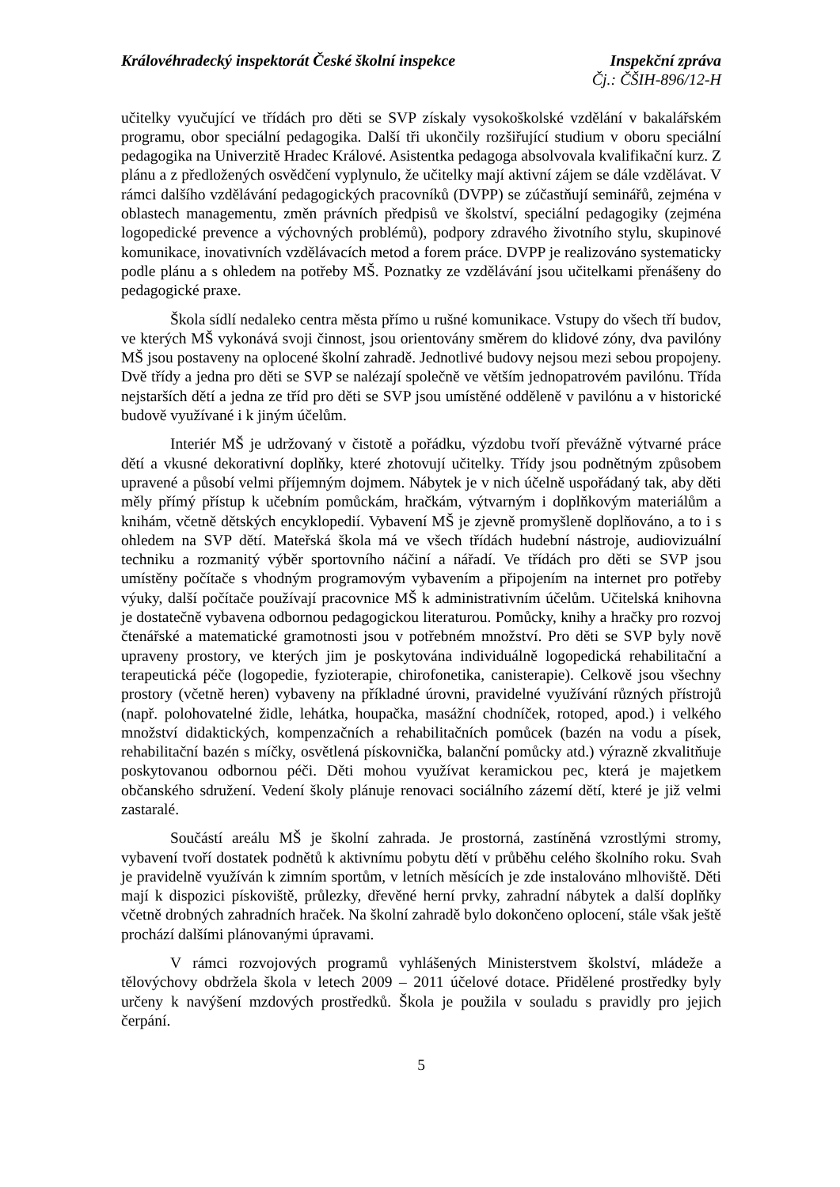Královéhradecký inspektorát České školní inspekce
Inspekční zpráva
Čj.: ČŠIH-896/12-H
učitelky vyučující ve třídách pro děti se SVP získaly vysokoškolské vzdělání v bakalářském programu, obor speciální pedagogika. Další tři ukončily rozšiřující studium v oboru speciální pedagogika na Univerzitě Hradec Králové. Asistentka pedagoga absolvovala kvalifikační kurz. Z plánu a z předložených osvědčení vyplynulo, že učitelky mají aktivní zájem se dále vzdělávat. V rámci dalšího vzdělávání pedagogických pracovníků (DVPP) se zúčastňují seminářů, zejména v oblastech managementu, změn právních předpisů ve školství, speciální pedagogiky (zejména logopedické prevence a výchovných problémů), podpory zdravého životního stylu, skupinové komunikace, inovativních vzdělávacích metod a forem práce. DVPP je realizováno systematicky podle plánu a s ohledem na potřeby MŠ. Poznatky ze vzdělávání jsou učitelkami přenášeny do pedagogické praxe.
Škola sídlí nedaleko centra města přímo u rušné komunikace. Vstupy do všech tří budov, ve kterých MŠ vykonává svoji činnost, jsou orientovány směrem do klidové zóny, dva pavilóny MŠ jsou postaveny na oplocené školní zahradě. Jednotlivé budovy nejsou mezi sebou propojeny. Dvě třídy a jedna pro děti se SVP se nalézají společně ve větším jednopatrovém pavilónu. Třída nejstarších dětí a jedna ze tříd pro děti se SVP jsou umístěné odděleně v pavilónu a v historické budově využívané i k jiným účelům.
Interiér MŠ je udržovaný v čistotě a pořádku, výzdobu tvoří převážně výtvarné práce dětí a vkusné dekorativní doplňky, které zhotovují učitelky. Třídy jsou podnětným způsobem upravené a působí velmi příjemným dojmem. Nábytek je v nich účelně uspořádaný tak, aby děti měly přímý přístup k učebním pomůckám, hračkám, výtvarným i doplňkovým materiálům a knihám, včetně dětských encyklopedií. Vybavení MŠ je zjevně promyšleně doplňováno, a to i s ohledem na SVP dětí. Mateřská škola má ve všech třídách hudební nástroje, audiovizuální techniku a rozmanitý výběr sportovního náčiní a nářadí. Ve třídách pro děti se SVP jsou umístěny počítače s vhodným programovým vybavením a připojením na internet pro potřeby výuky, další počítače používají pracovnice MŠ k administrativním účelům. Učitelská knihovna je dostatečně vybavena odbornou pedagogickou literaturou. Pomůcky, knihy a hračky pro rozvoj čtenářské a matematické gramotnosti jsou v potřebném množství. Pro děti se SVP byly nově upraveny prostory, ve kterých jim je poskytována individuálně logopedická rehabilitační a terapeutická péče (logopedie, fyzioterapie, chirofonetika, canisterapie). Celkově jsou všechny prostory (včetně heren) vybaveny na příkladné úrovni, pravidelné využívání různých přístrojů (např. polohovatelné židle, lehátka, houpačka, masážní chodníček, rotoped, apod.) i velkého množství didaktických, kompenzačních a rehabilitačních pomůcek (bazén na vodu a písek, rehabilitační bazén s míčky, osvětlená pískovnička, balanční pomůcky atd.) výrazně zkvalitňuje poskytovanou odbornou péči. Děti mohou využívat keramickou pec, která je majetkem občanského sdružení. Vedení školy plánuje renovaci sociálního zázemí dětí, které je již velmi zastaralé.
Součástí areálu MŠ je školní zahrada. Je prostorná, zastíněná vzrostlými stromy, vybavení tvoří dostatek podnětů k aktivnímu pobytu dětí v průběhu celého školního roku. Svah je pravidelně využíván k zimním sportům, v letních měsících je zde instalováno mlhoviště. Děti mají k dispozici pískoviště, průlezky, dřevěné herní prvky, zahradní nábytek a další doplňky včetně drobných zahradních hraček. Na školní zahradě bylo dokončeno oplocení, stále však ještě prochází dalšími plánovanými úpravami.
V rámci rozvojových programů vyhlášených Ministerstvem školství, mládeže a tělovýchovy obdržela škola v letech 2009 – 2011 účelové dotace. Přidělené prostředky byly určeny k navýšení mzdových prostředků. Škola je použila v souladu s pravidly pro jejich čerpání.
5